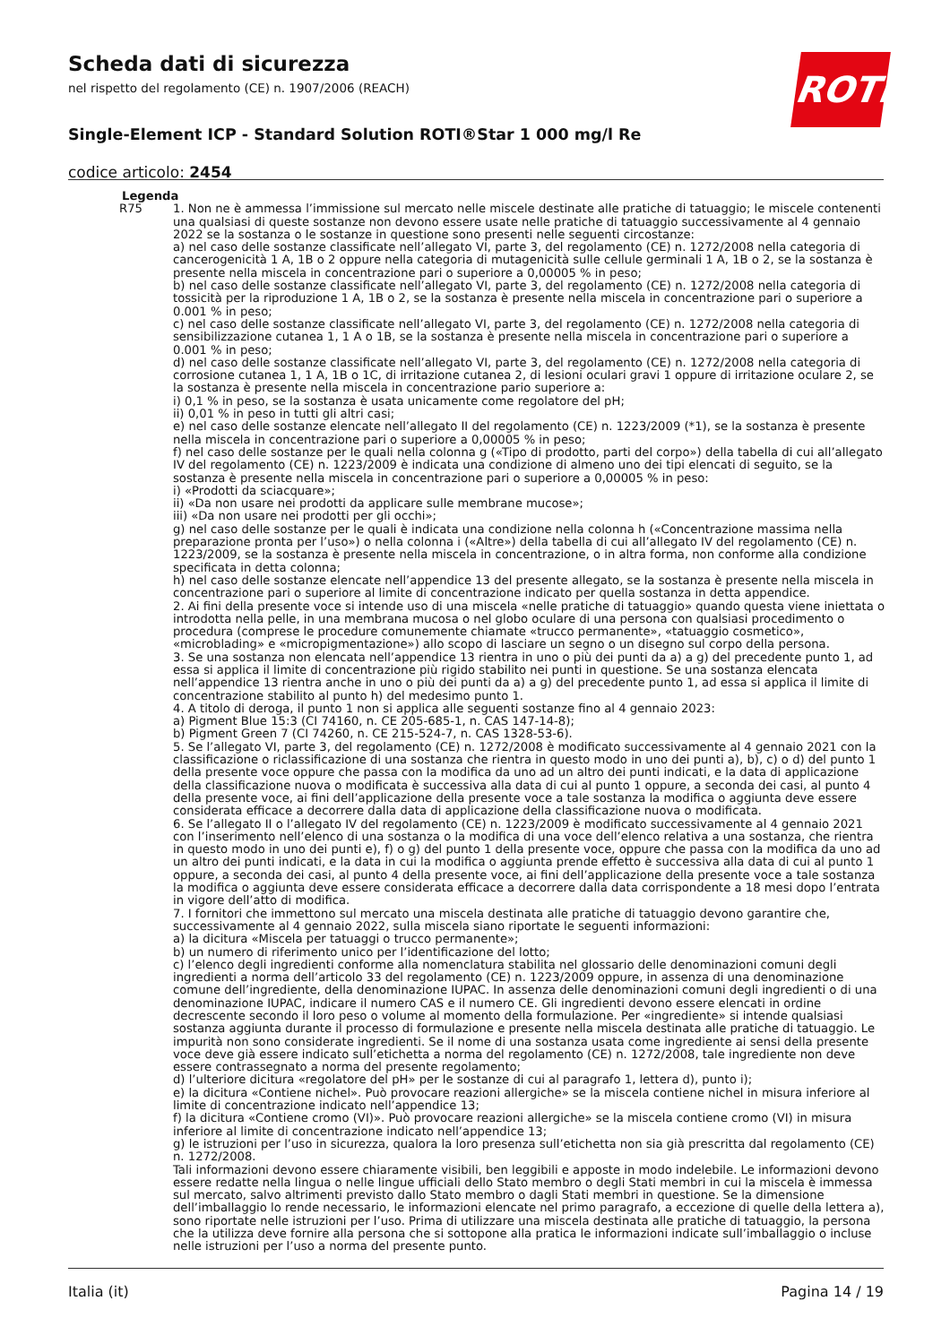Scheda dati di sicurezza
nel rispetto del regolamento (CE) n. 1907/2006 (REACH)
Single-Element ICP - Standard Solution ROTI®Star 1 000 mg/l Re
codice articolo: 2454
ROTH
Legenda
R75 1. Non ne è ammessa l’immissione sul mercato nelle miscele destinate alle pratiche di tatuaggio; le miscele contenenti una qualsiasi di queste sostanze non devono essere usate nelle pratiche di tatuaggio successivamente al 4 gennaio 2022 se la sostanza o le sostanze in questione sono presenti nelle seguenti circostanze:
a) nel caso delle sostanze classificate nell’allegato VI, parte 3, del regolamento (CE) n. 1272/2008 nella categoria di cancerogenicità 1 A, 1B o 2 oppure nella categoria di mutagenicità sulle cellule germinali 1 A, 1B o 2, se la sostanza è presente nella miscela in concentrazione pari o superiore a 0,00005 % in peso;
b) nel caso delle sostanze classificate nell’allegato VI, parte 3, del regolamento (CE) n. 1272/2008 nella categoria di tossicità per la riproduzione 1 A, 1B o 2, se la sostanza è presente nella miscela in concentrazione pari o superiore a 0.001 % in peso;
c) nel caso delle sostanze classificate nell’allegato VI, parte 3, del regolamento (CE) n. 1272/2008 nella categoria di sensibilizzazione cutanea 1, 1 A o 1B, se la sostanza è presente nella miscela in concentrazione pari o superiore a 0.001 % in peso;
d) nel caso delle sostanze classificate nell’allegato VI, parte 3, del regolamento (CE) n. 1272/2008 nella categoria di corrosione cutanea 1, 1 A, 1B o 1C, di irritazione cutanea 2, di lesioni oculari gravi 1 oppure di irritazione oculare 2, se la sostanza è presente nella miscela in concentrazione pario superiore a:
i) 0,1 % in peso, se la sostanza è usata unicamente come regolatore del pH;
ii) 0,01 % in peso in tutti gli altri casi;
e) nel caso delle sostanze elencate nell’allegato II del regolamento (CE) n. 1223/2009 (*1), se la sostanza è presente nella miscela in concentrazione pari o superiore a 0,00005 % in peso;
f) nel caso delle sostanze per le quali nella colonna g («Tipo di prodotto, parti del corpo») della tabella di cui all’allegato IV del regolamento (CE) n. 1223/2009 è indicata una condizione di almeno uno dei tipi elencati di seguito, se la sostanza è presente nella miscela in concentrazione pari o superiore a 0,00005 % in peso:
i) «Prodotti da sciacquare»;
ii) «Da non usare nei prodotti da applicare sulle membrane mucose»;
iii) «Da non usare nei prodotti per gli occhi»;
g) nel caso delle sostanze per le quali è indicata una condizione nella colonna h («Concentrazione massima nella preparazione pronta per l’uso») o nella colonna i («Altre») della tabella di cui all’allegato IV del regolamento (CE) n. 1223/2009, se la sostanza è presente nella miscela in concentrazione, o in altra forma, non conforme alla condizione specificata in detta colonna;
h) nel caso delle sostanze elencate nell’appendice 13 del presente allegato, se la sostanza è presente nella miscela in concentrazione pari o superiore al limite di concentrazione indicato per quella sostanza in detta appendice.
2. Ai fini della presente voce si intende uso di una miscela «nelle pratiche di tatuaggio» quando questa viene iniettata o introdotta nella pelle, in una membrana mucosa o nel globo oculare di una persona con qualsiasi procedimento o procedura (comprese le procedure comunemente chiamate «trucco permanente», «tatuaggio cosmetico», «microblading» e «micropigmentazione») allo scopo di lasciare un segno o un disegno sul corpo della persona.
3. Se una sostanza non elencata nell’appendice 13 rientra in uno o più dei punti da a) a g) del precedente punto 1, ad essa si applica il limite di concentrazione più rigido stabilito nei punti in questione. Se una sostanza elencata nell’appendice 13 rientra anche in uno o più dei punti da a) a g) del precedente punto 1, ad essa si applica il limite di concentrazione stabilito al punto h) del medesimo punto 1.
4. A titolo di deroga, il punto 1 non si applica alle seguenti sostanze fino al 4 gennaio 2023:
a) Pigment Blue 15:3 (CI 74160, n. CE 205-685-1, n. CAS 147-14-8);
b) Pigment Green 7 (CI 74260, n. CE 215-524-7, n. CAS 1328-53-6).
5. Se l’allegato VI, parte 3, del regolamento (CE) n. 1272/2008 è modificato successivamente al 4 gennaio 2021 con la classificazione o riclassificazione di una sostanza che rientra in questo modo in uno dei punti a), b), c) o d) del punto 1 della presente voce oppure che passa con la modifica da uno ad un altro dei punti indicati, e la data di applicazione della classificazione nuova o modificata è successiva alla data di cui al punto 1 oppure, a seconda dei casi, al punto 4 della presente voce, ai fini dell’applicazione della presente voce a tale sostanza la modifica o aggiunta deve essere considerata efficace a decorrere dalla data di applicazione della classificazione nuova o modificata.
6. Se l’allegato II o l’allegato IV del regolamento (CE) n. 1223/2009 è modificato successivamente al 4 gennaio 2021 con l’inserimento nell’elenco di una sostanza o la modifica di una voce dell’elenco relativa a una sostanza, che rientra in questo modo in uno dei punti e), f) o g) del punto 1 della presente voce, oppure che passa con la modifica da uno ad un altro dei punti indicati, e la data in cui la modifica o aggiunta prende effetto è successiva alla data di cui al punto 1 oppure, a seconda dei casi, al punto 4 della presente voce, ai fini dell’applicazione della presente voce a tale sostanza la modifica o aggiunta deve essere considerata efficace a decorrere dalla data corrispondente a 18 mesi dopo l’entrata in vigore dell’atto di modifica.
7. I fornitori che immettono sul mercato una miscela destinata alle pratiche di tatuaggio devono garantire che, successivamente al 4 gennaio 2022, sulla miscela siano riportate le seguenti informazioni:
a) la dicitura «Miscela per tatuaggi o trucco permanente»;
b) un numero di riferimento unico per l’identificazione del lotto;
c) l’elenco degli ingredienti conforme alla nomenclatura stabilita nel glossario delle denominazioni comuni degli ingredienti a norma dell’articolo 33 del regolamento (CE) n. 1223/2009 oppure, in assenza di una denominazione comune dell’ingrediente, della denominazione IUPAC. In assenza delle denominazioni comuni degli ingredienti o di una denominazione IUPAC, indicare il numero CAS e il numero CE. Gli ingredienti devono essere elencati in ordine decrescente secondo il loro peso o volume al momento della formulazione. Per «ingrediente» si intende qualsiasi sostanza aggiunta durante il processo di formulazione e presente nella miscela destinata alle pratiche di tatuaggio. Le impurità non sono considerate ingredienti. Se il nome di una sostanza usata come ingrediente ai sensi della presente voce deve già essere indicato sull’etichetta a norma del regolamento (CE) n. 1272/2008, tale ingrediente non deve essere contrassegnato a norma del presente regolamento;
d) l’ulteriore dicitura «regolatore del pH» per le sostanze di cui al paragrafo 1, lettera d), punto i);
e) la dicitura «Contiene nichel». Può provocare reazioni allergiche» se la miscela contiene nichel in misura inferiore al limite di concentrazione indicato nell’appendice 13;
f) la dicitura «Contiene cromo (VI)». Può provocare reazioni allergiche» se la miscela contiene cromo (VI) in misura inferiore al limite di concentrazione indicato nell’appendice 13;
g) le istruzioni per l’uso in sicurezza, qualora la loro presenza sull’etichetta non sia già prescritta dal regolamento (CE) n. 1272/2008.
Tali informazioni devono essere chiaramente visibili, ben leggibili e apposte in modo indelebile. Le informazioni devono essere redatte nella lingua o nelle lingue ufficiali dello Stato membro o degli Stati membri in cui la miscela è immessa sul mercato, salvo altrimenti previsto dallo Stato membro o dagli Stati membri in questione. Se la dimensione dell’imballaggio lo rende necessario, le informazioni elencate nel primo paragrafo, a eccezione di quelle della lettera a), sono riportate nelle istruzioni per l’uso. Prima di utilizzare una miscela destinata alle pratiche di tatuaggio, la persona che la utilizza deve fornire alla persona che si sottopone alla pratica le informazioni indicate sull’imballaggio o incluse nelle istruzioni per l’uso a norma del presente punto.
Italia (it) Pagina 14 / 19